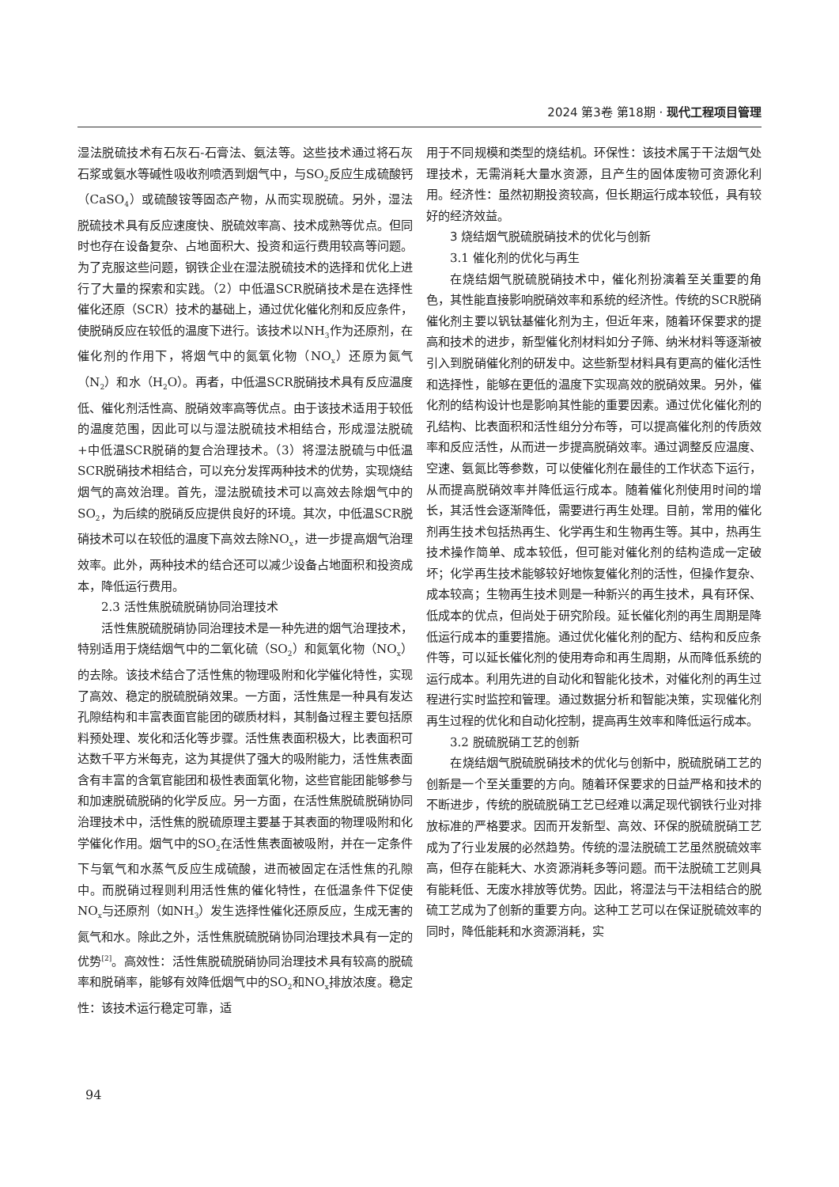2024 第3卷 第18期 · 现代工程项目管理
湿法脱硫技术有石灰石-石膏法、氨法等。这些技术通过将石灰石浆或氨水等碱性吸收剂喷洒到烟气中，与SO<sub>2</sub>反应生成硫酸钙（CaSO<sub>4</sub>）或硫酸铵等固态产物，从而实现脱硫。另外，湿法脱硫技术具有反应速度快、脱硫效率高、技术成熟等优点。但同时也存在设备复杂、占地面积大、投资和运行费用较高等问题。为了克服这些问题，钢铁企业在湿法脱硫技术的选择和优化上进行了大量的探索和实践。（2）中低温SCR脱硝技术是在选择性催化还原（SCR）技术的基础上，通过优化催化剂和反应条件，使脱硝反应在较低的温度下进行。该技术以NH<sub>3</sub>作为还原剂，在催化剂的作用下，将烟气中的氮氧化物（NO<sub>x</sub>）还原为氮气（N<sub>2</sub>）和水（H<sub>2</sub>O）。再者，中低温SCR脱硝技术具有反应温度低、催化剂活性高、脱硝效率高等优点。由于该技术适用于较低的温度范围，因此可以与湿法脱硫技术相结合，形成湿法脱硫+中低温SCR脱硝的复合治理技术。（3）将湿法脱硫与中低温SCR脱硝技术相结合，可以充分发挥两种技术的优势，实现烧结烟气的高效治理。首先，湿法脱硫技术可以高效去除烟气中的SO<sub>2</sub>，为后续的脱硝反应提供良好的环境。其次，中低温SCR脱硝技术可以在较低的温度下高效去除NO<sub>x</sub>，进一步提高烟气治理效率。此外，两种技术的结合还可以减少设备占地面积和投资成本，降低运行费用。
2.3 活性焦脱硫脱硝协同治理技术
活性焦脱硫脱硝协同治理技术是一种先进的烟气治理技术，特别适用于烧结烟气中的二氧化硫（SO<sub>2</sub>）和氮氧化物（NO<sub>x</sub>）的去除。该技术结合了活性焦的物理吸附和化学催化特性，实现了高效、稳定的脱硫脱硝效果。一方面，活性焦是一种具有发达孔隙结构和丰富表面官能团的碳质材料，其制备过程主要包括原料预处理、炭化和活化等步骤。活性焦表面积极大，比表面积可达数千平方米每克，这为其提供了强大的吸附能力，活性焦表面含有丰富的含氧官能团和极性表面氧化物，这些官能团能够参与和加速脱硫脱硝的化学反应。另一方面，在活性焦脱硫脱硝协同治理技术中，活性焦的脱硫原理主要基于其表面的物理吸附和化学催化作用。烟气中的SO<sub>2</sub>在活性焦表面被吸附，并在一定条件下与氧气和水蒸气反应生成硫酸，进而被固定在活性焦的孔隙中。而脱硝过程则利用活性焦的催化特性，在低温条件下促使NO<sub>x</sub>与还原剂（如NH<sub>3</sub>）发生选择性催化还原反应，生成无害的氮气和水。除此之外，活性焦脱硫脱硝协同治理技术具有一定的优势<sup>[2]</sup>。高效性：活性焦脱硫脱硝协同治理技术具有较高的脱硫率和脱硝率，能够有效降低烟气中的SO<sub>2</sub>和NO<sub>x</sub>排放浓度。稳定性：该技术运行稳定可靠，适
用于不同规模和类型的烧结机。环保性：该技术属于干法烟气处理技术，无需消耗大量水资源，且产生的固体废物可资源化利用。经济性：虽然初期投资较高，但长期运行成本较低，具有较好的经济效益。
3 烧结烟气脱硫脱硝技术的优化与创新
3.1 催化剂的优化与再生
在烧结烟气脱硫脱硝技术中，催化剂扮演着至关重要的角色，其性能直接影响脱硝效率和系统的经济性。传统的SCR脱硝催化剂主要以钒钛基催化剂为主，但近年来，随着环保要求的提高和技术的进步，新型催化剂材料如分子筛、纳米材料等逐渐被引入到脱硝催化剂的研发中。这些新型材料具有更高的催化活性和选择性，能够在更低的温度下实现高效的脱硝效果。另外，催化剂的结构设计也是影响其性能的重要因素。通过优化催化剂的孔结构、比表面积和活性组分分布等，可以提高催化剂的传质效率和反应活性，从而进一步提高脱硝效率。通过调整反应温度、空速、氨氮比等参数，可以使催化剂在最佳的工作状态下运行，从而提高脱硝效率并降低运行成本。随着催化剂使用时间的增长，其活性会逐渐降低，需要进行再生处理。目前，常用的催化剂再生技术包括热再生、化学再生和生物再生等。其中，热再生技术操作简单、成本较低，但可能对催化剂的结构造成一定破坏；化学再生技术能够较好地恢复催化剂的活性，但操作复杂、成本较高；生物再生技术则是一种新兴的再生技术，具有环保、低成本的优点，但尚处于研究阶段。延长催化剂的再生周期是降低运行成本的重要措施。通过优化催化剂的配方、结构和反应条件等，可以延长催化剂的使用寿命和再生周期，从而降低系统的运行成本。利用先进的自动化和智能化技术，对催化剂的再生过程进行实时监控和管理。通过数据分析和智能决策，实现催化剂再生过程的优化和自动化控制，提高再生效率和降低运行成本。
3.2 脱硫脱硝工艺的创新
在烧结烟气脱硫脱硝技术的优化与创新中，脱硫脱硝工艺的创新是一个至关重要的方向。随着环保要求的日益严格和技术的不断进步，传统的脱硫脱硝工艺已经难以满足现代钢铁行业对排放标准的严格要求。因而开发新型、高效、环保的脱硫脱硝工艺成为了行业发展的必然趋势。传统的湿法脱硫工艺虽然脱硫效率高，但存在能耗大、水资源消耗多等问题。而干法脱硫工艺则具有能耗低、无废水排放等优势。因此，将湿法与干法相结合的脱硫工艺成为了创新的重要方向。这种工艺可以在保证脱硫效率的同时，降低能耗和水资源消耗，实
94